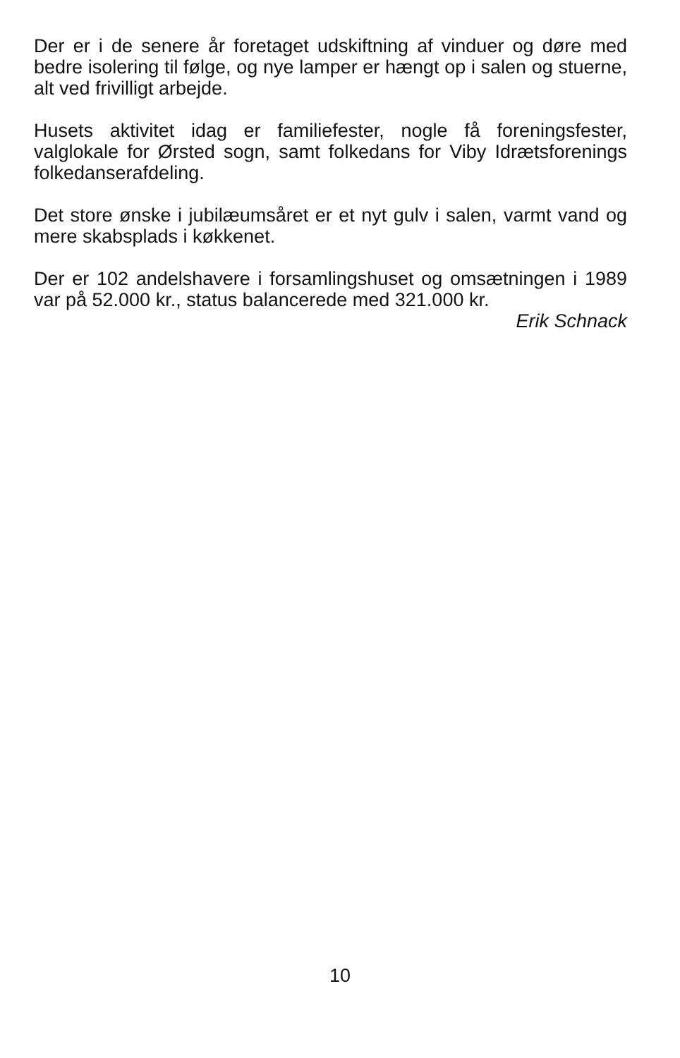Der er i de senere år foretaget udskiftning af vinduer og døre med bedre isolering til følge, og nye lamper er hængt op i salen og stuerne, alt ved frivilligt arbejde.
Husets aktivitet idag er familiefester, nogle få foreningsfester, valglokale for Ørsted sogn, samt folkedans for Viby Idrætsforenings folkedanserafdeling.
Det store ønske i jubilæumsåret er et nyt gulv i salen, varmt vand og mere skabsplads i køkkenet.
Der er 102 andelshavere i forsamlingshuset og omsætningen i 1989 var på 52.000 kr., status balancerede med 321.000 kr.
Erik Schnack
10